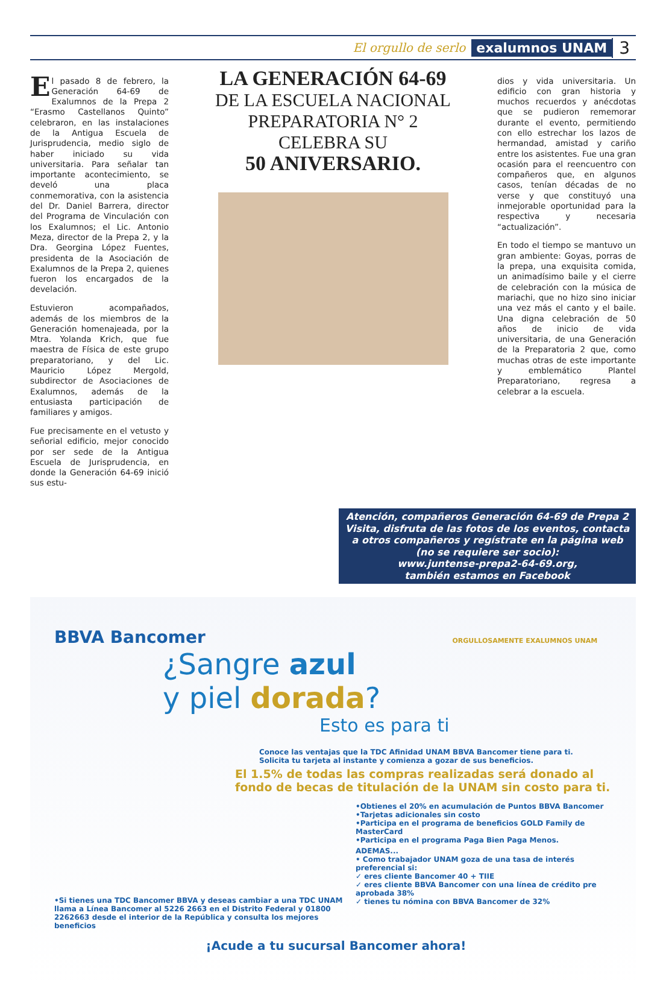El orgullo de serlo exalumnos UNAM 3
El pasado 8 de febrero, la Generación 64-69 de Exalumnos de la Prepa 2 “Erasmo Castellanos Quinto” celebraron, en las instalaciones de la Antigua Escuela de Jurisprudencia, medio siglo de haber iniciado su vida universitaria. Para señalar tan importante acontecimiento, se develó una placa conmemorativa, con la asistencia del Dr. Daniel Barrera, director del Programa de Vinculación con los Exalumnos; el Lic. Antonio Meza, director de la Prepa 2, y la Dra. Georgina López Fuentes, presidenta de la Asociación de Exalumnos de la Prepa 2, quienes fueron los encargados de la develación.
Estuvieron acompañados, además de los miembros de la Generación homenajeada, por la Mtra. Yolanda Krich, que fue maestra de Física de este grupo preparatoriano, y del Lic. Mauricio López Mergold, subdirector de Asociaciones de Exalumnos, además de la entusiasta participación de familiares y amigos.
Fue precisamente en el vetusto y señorial edificio, mejor conocido por ser sede de la Antigua Escuela de Jurisprudencia, en donde la Generación 64-69 inició sus estu-
LA GENERACIÓN 64-69
DE LA ESCUELA NACIONAL PREPARATORIA N° 2
CELEBRA SU
50 ANIVERSARIO.
dios y vida universitaria. Un edificio con gran historia y muchos recuerdos y anécdotas que se pudieron rememorar durante el evento, permitiendo con ello estrechar los lazos de hermandad, amistad y cariño entre los asistentes. Fue una gran ocasión para el reencuentro con compañeros que, en algunos casos, tenían décadas de no verse y que constituyó una inmejorable oportunidad para la respectiva y necesaria “actualización”.
En todo el tiempo se mantuvo un gran ambiente: Goyas, porras de la prepa, una exquisita comida, un animadísimo baile y el cierre de celebración con la música de mariachi, que no hizo sino iniciar una vez más el canto y el baile. Una digna celebración de 50 años de inicio de vida universitaria, de una Generación de la Preparatoria 2 que, como muchas otras de este importante y emblemático Plantel Preparatoriano, regresa a celebrar a la escuela.
Atención, compañeros Generación 64-69 de Prepa 2
Visita, disfruta de las fotos de los eventos, contacta a otros compañeros y regístrate en la página web
(no se requiere ser socio):
www.juntense-prepa2-64-69.org,
también estamos en Facebook
BBVA Bancomer ORGULLOSAMENTE EXALUMNOS UNAM
¿Sangre azul
y piel dorada?
Esto es para ti
Conoce las ventajas que la TDC Afinidad UNAM BBVA Bancomer tiene para ti.
Solicita tu tarjeta al instante y comienza a gozar de sus beneficios.
El 1.5% de todas las compras realizadas será donado al fondo de becas de titulación de la UNAM sin costo para ti.
•Si tienes una TDC Bancomer BBVA y deseas cambiar a una TDC UNAM llama a Línea Bancomer al 5226 2663 en el Distrito Federal y 01800 2262663 desde el interior de la República y consulta los mejores beneficios
•Obtienes el 20% en acumulación de Puntos BBVA Bancomer
•Tarjetas adicionales sin costo
•Participa en el programa de beneficios GOLD Family de MasterCard
•Participa en el programa Paga Bien Paga Menos.
ADEMAS...
• Como trabajador UNAM goza de una tasa de interés preferencial si:
✓ eres cliente Bancomer 40 + TIIE
✓ eres cliente BBVA Bancomer con una línea de crédito pre aprobada 38%
✓ tienes tu nómina con BBVA Bancomer de 32%
¡Acude a tu sucursal Bancomer ahora!